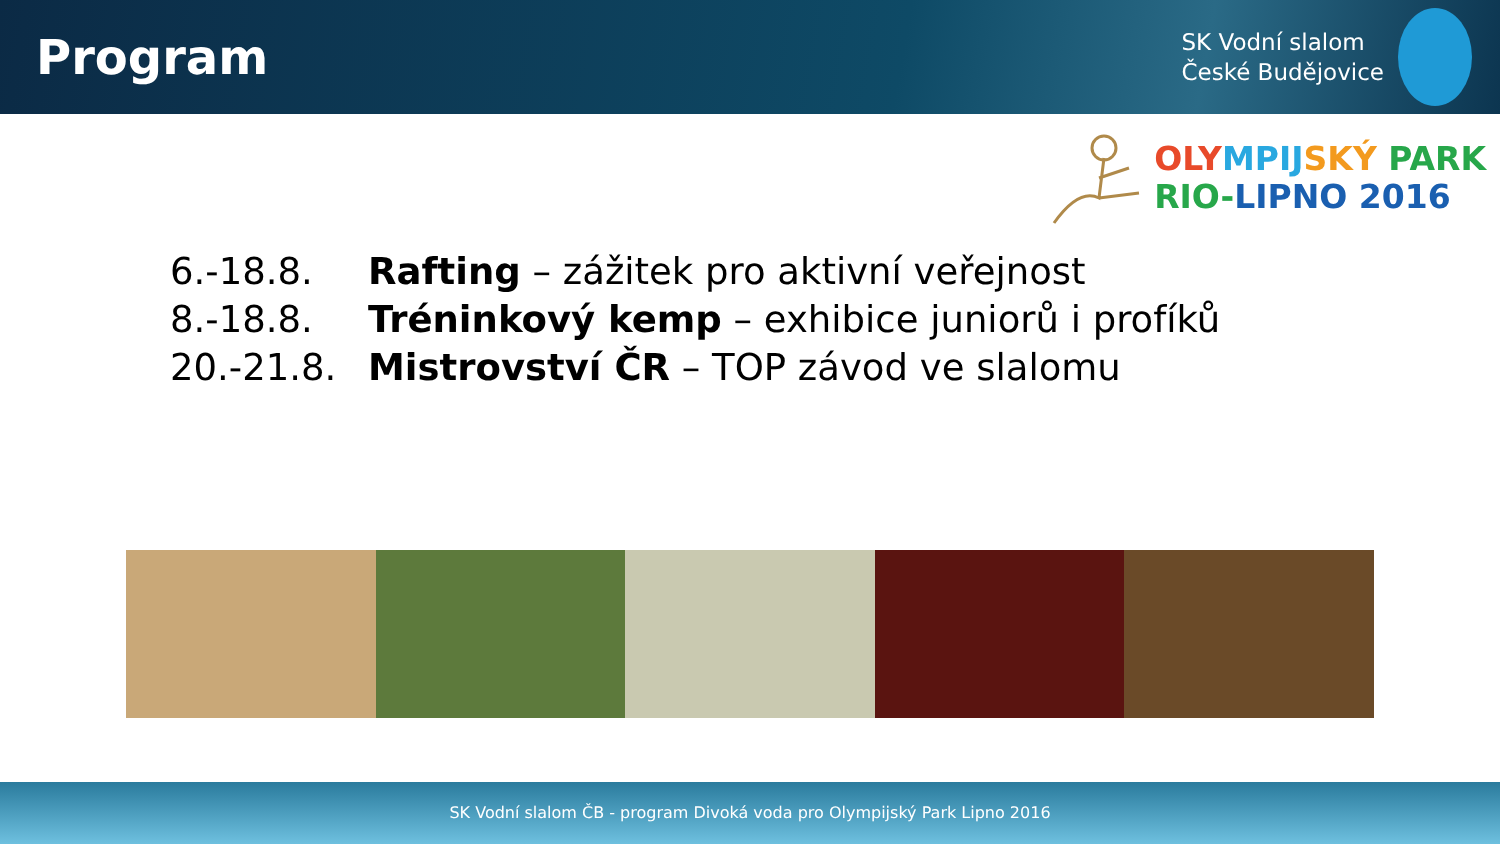Program
SK Vodní slalom
České Budějovice
OLY MPIJ SKÝ PARK
RIO-LIPNO 2016
6.-18.8. Rafting – zážitek pro aktivní veřejnost
8.-18.8. Tréninkový kemp – exhibice juniorů i profíků
20.-21.8. Mistrovství ČR – TOP závod ve slalomu
SK Vodní slalom ČB - program Divoká voda pro Olympijský Park Lipno 2016